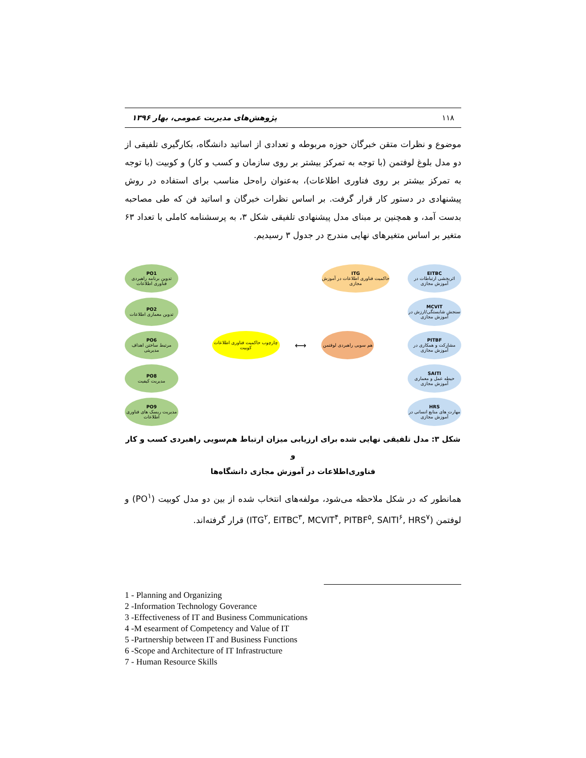۱۱۸ پژوهش‌های مدیریت عمومی، بهار ۱۳۹۶
موضوع و نظرات متقن خبرگان حوزه مربوطه و تعدادی از اساتید دانشگاه، بکارگیری تلفیقی از دو مدل بلوغ لوفتمن (با توجه به تمرکز بیشتر بر روی سازمان و کسب و کار) و کوبیت (با توجه به تمرکز بیشتر بر روی فناوری اطلاعات)، به‌عنوان راه‌حل مناسب برای استفاده در روش پیشنهادی در دستور کار قرار گرفت. بر اساس نظرات خبرگان و اساتید فن که طی مصاحبه بدست آمد، و همچنین بر مبنای مدل پیشنهادی تلفیقی شکل ۳، به پرسشنامه کاملی با تعداد ۶۳ متغیر بر اساس متغیرهای نهایی مندرج در جدول ۳ رسیدیم.
PO1
تدوین برنامه راهبردی فناوری اطلاعات
PO2
تدوین معماری اطلاعات
PO6
مرتبط ساختن اهداف مدیریتی
PO8
مدیریت کیفیت
PO9
مدیریت ریسک های فناوری اطلاعات
چارچوب حاکمیت فناوری اطلاعات کوبیت
⟷
هم سویی راهبردی لوفتمن
ITG
حاکمیت فناوری اطلاعات در آموزش مجازی
EITBC
اثربخشی ارتباطات در آموزش مجازی
MCVIT
سنجش شایستگی/ارزش در آموزش مجازی
PITBF
مشارکت و همکاری در آموزش مجازی
SAITI
حیطه عمل و معماری آموزش مجازی
HRS
مهارت های منابع انسانی در آموزش مجازی
شکل ۳: مدل تلفیقی نهایی شده برای ارزیابی میزان ارتباط هم‌سویی راهبردی کسب و کار و
فناوری‌اطلاعات در آموزش مجازی دانشگاه‌ها
همانطور که در شکل ملاحظه می‌شود، مولفه‌های انتخاب شده از بین دو مدل کوبیت (PO<sup>۱</sup>) و لوفتمن (ITG<sup>۲</sup>, EITBC<sup>۳</sup>, MCVIT<sup>۴</sup>, PITBF<sup>۵</sup>, SAITI<sup>۶</sup>, HRS<sup>۷</sup>) قرار گرفته‌اند.
1 - Planning and Organizing
2 -Information Technology Goverance
3 -Effectiveness of IT and Business Communications
4 -M esearment of Competency and Value of IT
5 -Partnership between IT and Business Functions
6 -Scope and Architecture of IT Infrastructure
7 - Human Resource Skills